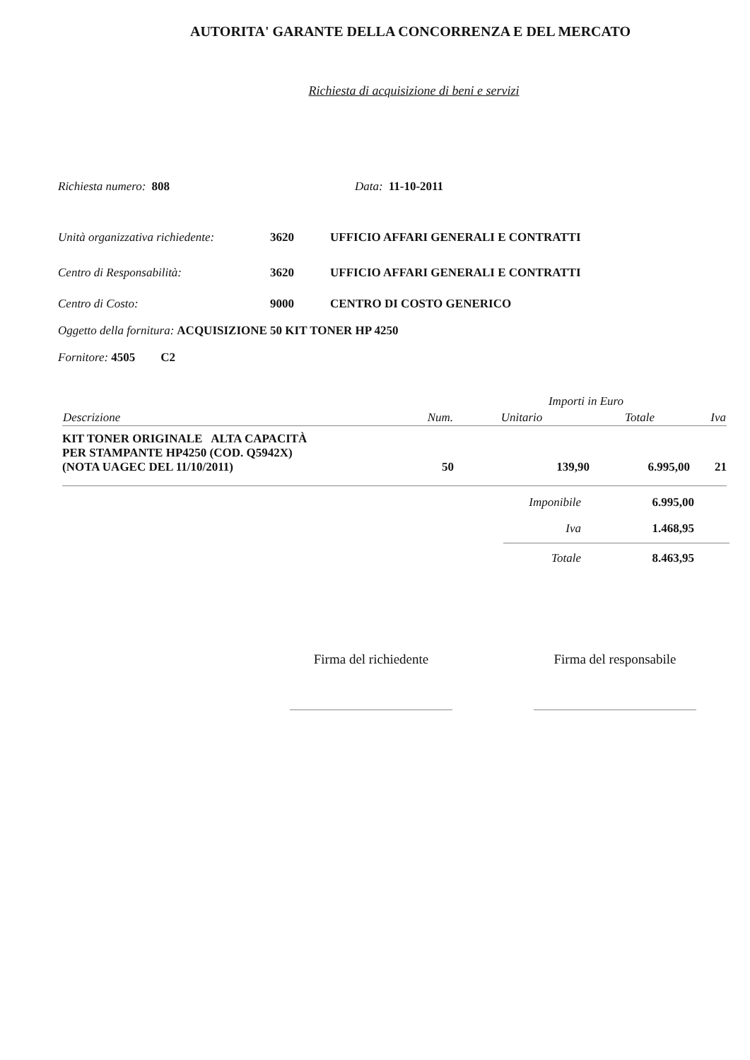AUTORITA' GARANTE DELLA CONCORRENZA E DEL MERCATO
Richiesta di acquisizione di beni e servizi
Richiesta numero: 808 Data: 11-10-2011
| Unità organizzativa richiedente: | 3620 | UFFICIO AFFARI GENERALI E CONTRATTI |
| Centro di Responsabilità: | 3620 | UFFICIO AFFARI GENERALI E CONTRATTI |
| Centro di Costo: | 9000 | CENTRO DI COSTO GENERICO |
Oggetto della fornitura: ACQUISIZIONE 50 KIT TONER HP 4250
Fornitore: 4505 C2
| | | Importi in Euro | | |
| Descrizione | Num. | Unitario | Totale | Iva |
| KIT TONER ORIGINALE ALTA CAPACITÀ PER STAMPANTE HP4250 (COD. Q5942X) (NOTA UAGEC DEL 11/10/2011) | 50 | 139,90 | 6.995,00 | 21 |
| Imponibile | 6.995,00 | |
| Iva | 1.468,95 | |
| Totale | 8.463,95 | |
Firma del richiedente
Firma del responsabile